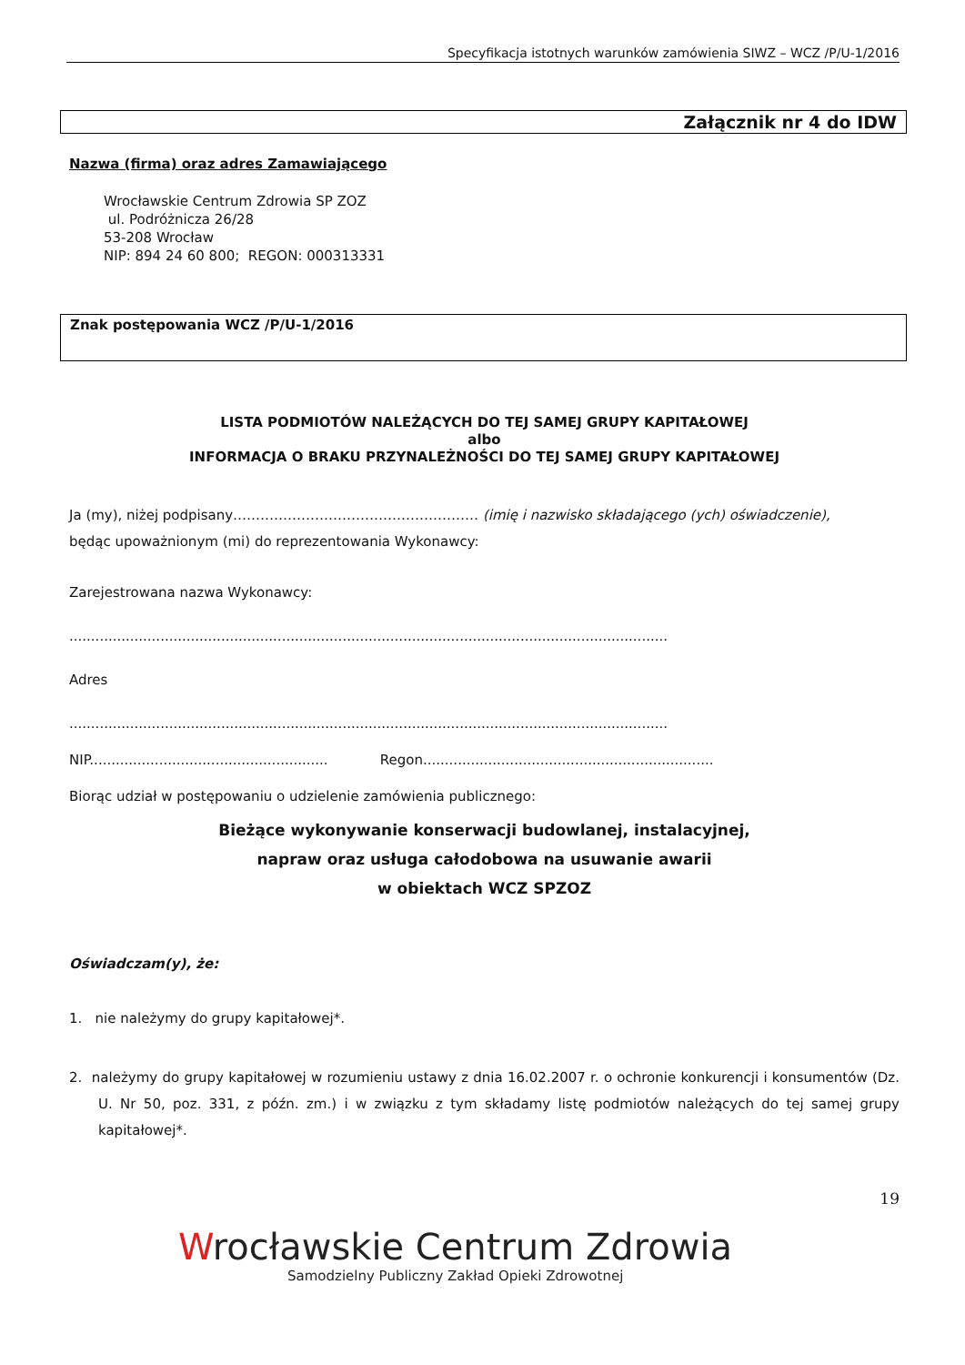Specyfikacja istotnych warunków zamówienia SIWZ – WCZ /P/U-1/2016
Załącznik nr 4 do IDW
Nazwa (firma) oraz adres Zamawiającego
Wrocławskie Centrum Zdrowia SP ZOZ
ul. Podróżnicza 26/28
53-208 Wrocław
NIP: 894 24 60 800; REGON: 000313331
Znak postępowania WCZ /P/U-1/2016
LISTA PODMIOTÓW NALEŻĄCYCH DO TEJ SAMEJ GRUPY KAPITAŁOWEJ
albo
INFORMACJA O BRAKU PRZYNALEŻNOŚCI DO TEJ SAMEJ GRUPY KAPITAŁOWEJ
Ja (my), niżej podpisany……………………………………………… (imię i nazwisko składającego (ych) oświadczenie),
będąc upoważnionym (mi) do reprezentowania Wykonawcy:
Zarejestrowana nazwa Wykonawcy:
..........................................................................................................................................
Adres
..........................................................................................................................................
NIP....................................................... Regon...................................................................
Biorąc udział w postępowaniu o udzielenie zamówienia publicznego:
Bieżące wykonywanie konserwacji budowlanej, instalacyjnej,
napraw oraz usługa całodobowa na usuwanie awarii
w obiektach WCZ SPZOZ
Oświadczam(y), że:
1. nie należymy do grupy kapitałowej*.
2. należymy do grupy kapitałowej w rozumieniu ustawy z dnia 16.02.2007 r. o ochronie konkurencji i konsumentów (Dz. U. Nr 50, poz. 331, z późn. zm.) i w związku z tym składamy listę podmiotów należących do tej samej grupy kapitałowej*.
19
Wrocławskie Centrum Zdrowia
Samodzielny Publiczny Zakład Opieki Zdrowotnej